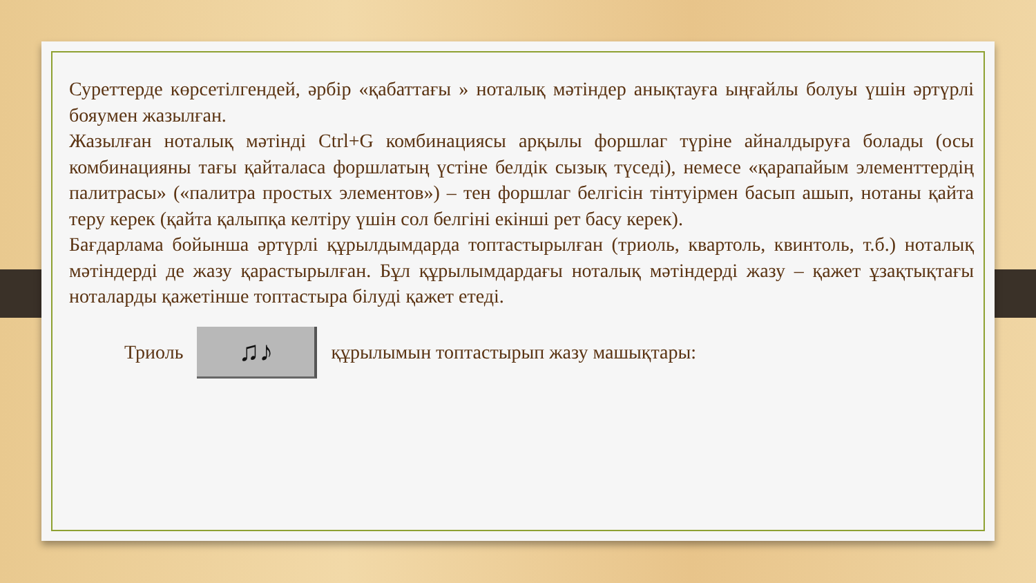Суреттерде көрсетілгендей, әрбір «қабаттағы » ноталық мәтіндер анықтауға ыңғайлы болуы үшін әртүрлі бояумен жазылған.
Жазылған ноталық мәтінді Ctrl+G комбинациясы арқылы форшлаг түріне айналдыруға болады (осы комбинацияны тағы қайталаса форшлатың үстіне белдік сызық түседі), немесе «қарапайым элементтердің палитрасы» («палитра простых элементов») – тен форшлаг белгісін тінтуірмен басып ашып, нотаны қайта теру керек (қайта қалыпқа келтіру үшін сол белгіні екінші рет басу керек).
Бағдарлама бойынша әртүрлі құрылдымдарда топтастырылған (триоль, квартоль, квинтоль, т.б.) ноталық мәтіндерді де жазу қарастырылған. Бұл құрылымдардағы ноталық мәтіндерді жазу – қажет ұзақтықтағы ноталарды қажетінше топтастыра білуді қажет етеді.
Триоль
♫♪
құрылымын топтастырып жазу машықтары: